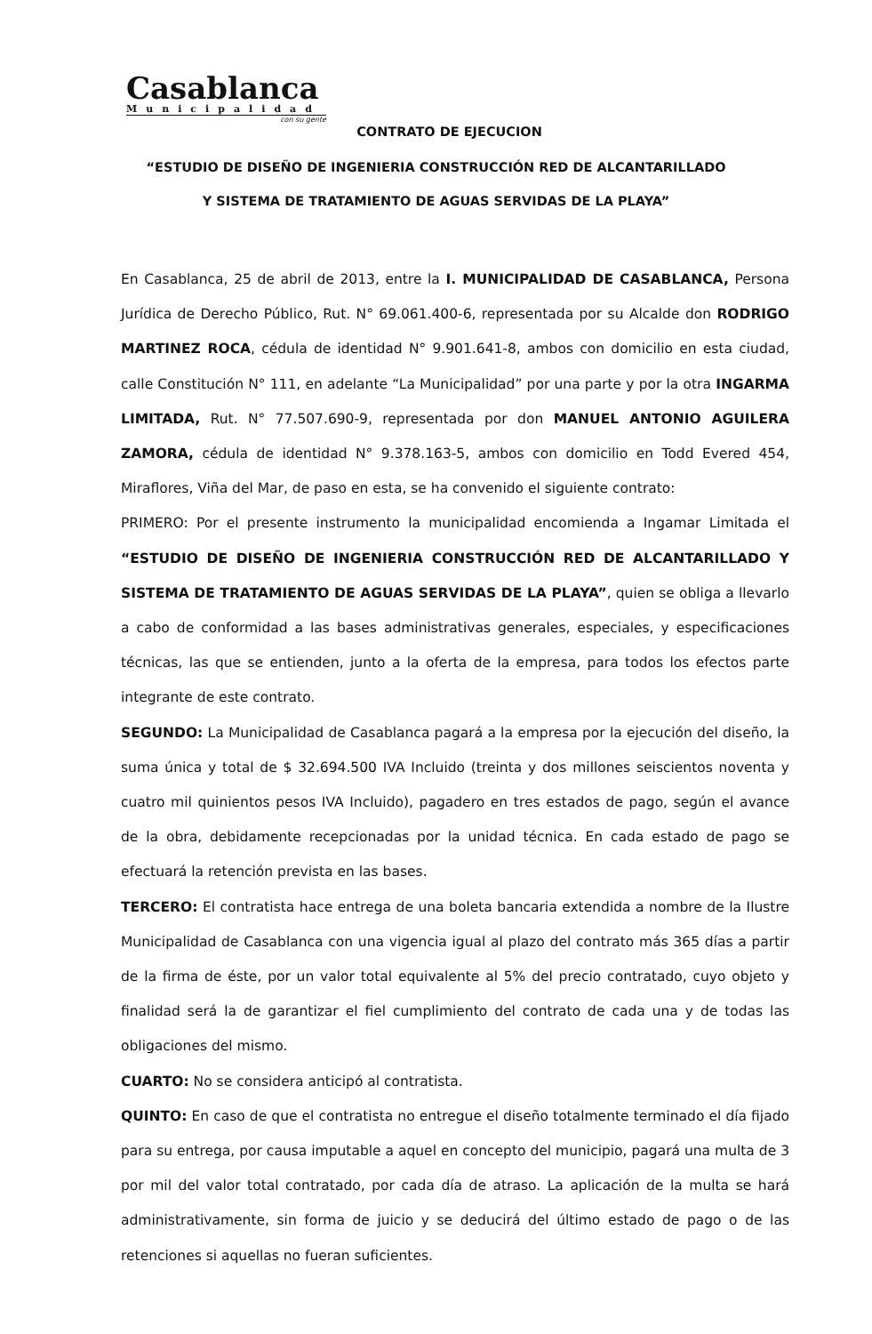Casablanca
Municipalidad
con su gente
CONTRATO DE EJECUCION
“ESTUDIO DE DISEÑO DE INGENIERIA CONSTRUCCIÓN RED DE ALCANTARILLADO
Y SISTEMA DE TRATAMIENTO DE AGUAS SERVIDAS DE LA PLAYA”
En Casablanca, 25 de abril de 2013, entre la I. MUNICIPALIDAD DE CASABLANCA, Persona Jurídica de Derecho Público, Rut. N° 69.061.400-6, representada por su Alcalde don RODRIGO MARTINEZ ROCA, cédula de identidad N° 9.901.641-8, ambos con domicilio en esta ciudad, calle Constitución N° 111, en adelante “La Municipalidad” por una parte y por la otra INGARMA LIMITADA, Rut. N° 77.507.690-9, representada por don MANUEL ANTONIO AGUILERA ZAMORA, cédula de identidad N° 9.378.163-5, ambos con domicilio en Todd Evered 454, Miraflores, Viña del Mar, de paso en esta, se ha convenido el siguiente contrato:
PRIMERO: Por el presente instrumento la municipalidad encomienda a Ingamar Limitada el “ESTUDIO DE DISEÑO DE INGENIERIA CONSTRUCCIÓN RED DE ALCANTARILLADO Y SISTEMA DE TRATAMIENTO DE AGUAS SERVIDAS DE LA PLAYA”, quien se obliga a llevarlo a cabo de conformidad a las bases administrativas generales, especiales, y especificaciones técnicas, las que se entienden, junto a la oferta de la empresa, para todos los efectos parte integrante de este contrato.
SEGUNDO: La Municipalidad de Casablanca pagará a la empresa por la ejecución del diseño, la suma única y total de $ 32.694.500 IVA Incluido (treinta y dos millones seiscientos noventa y cuatro mil quinientos pesos IVA Incluido), pagadero en tres estados de pago, según el avance de la obra, debidamente recepcionadas por la unidad técnica. En cada estado de pago se efectuará la retención prevista en las bases.
TERCERO: El contratista hace entrega de una boleta bancaria extendida a nombre de la Ilustre Municipalidad de Casablanca con una vigencia igual al plazo del contrato más 365 días a partir de la firma de éste, por un valor total equivalente al 5% del precio contratado, cuyo objeto y finalidad será la de garantizar el fiel cumplimiento del contrato de cada una y de todas las obligaciones del mismo.
CUARTO: No se considera anticipó al contratista.
QUINTO: En caso de que el contratista no entregue el diseño totalmente terminado el día fijado para su entrega, por causa imputable a aquel en concepto del municipio, pagará una multa de 3 por mil del valor total contratado, por cada día de atraso. La aplicación de la multa se hará administrativamente, sin forma de juicio y se deducirá del último estado de pago o de las retenciones si aquellas no fueran suficientes.